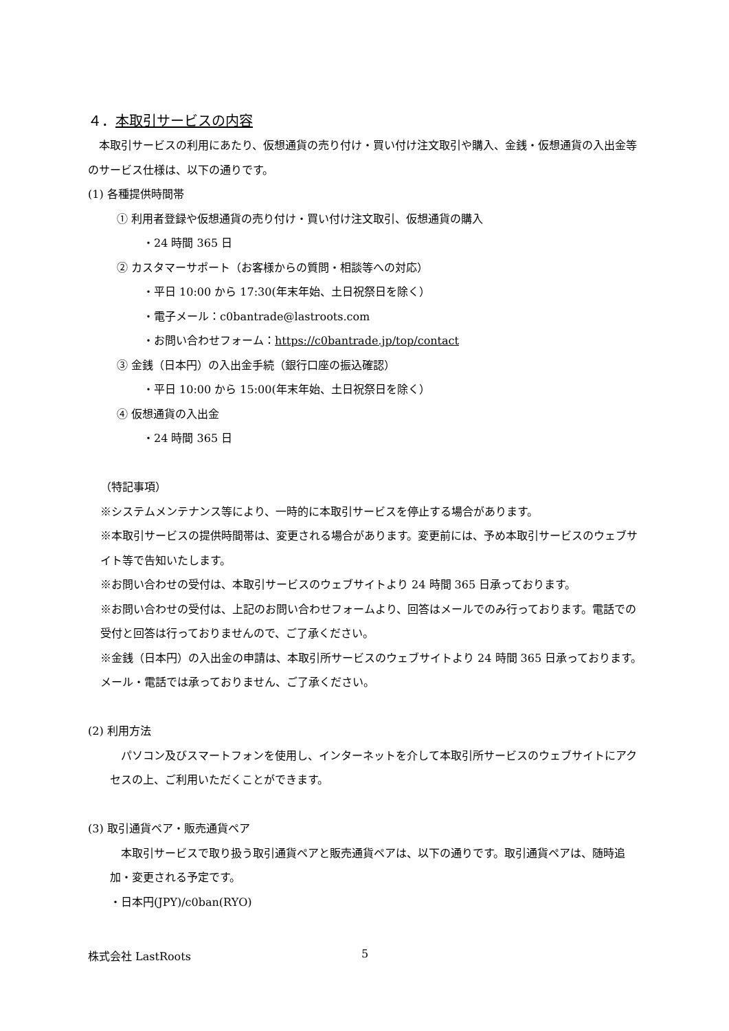４．本取引サービスの内容
　本取引サービスの利用にあたり、仮想通貨の売り付け・買い付け注文取引や購入、金銭・仮想通貨の入出金等のサービス仕様は、以下の通りです。
(1) 各種提供時間帯
① 利用者登録や仮想通貨の売り付け・買い付け注文取引、仮想通貨の購入
・24 時間 365 日
② カスタマーサポート（お客様からの質問・相談等への対応）
・平日 10:00 から 17:30(年末年始、土日祝祭日を除く）
・電子メール：c0bantrade@lastroots.com
・お問い合わせフォーム：https://c0bantrade.jp/top/contact
③ 金銭（日本円）の入出金手続（銀行口座の振込確認）
・平日 10:00 から 15:00(年末年始、土日祝祭日を除く）
④ 仮想通貨の入出金
・24 時間 365 日
（特記事項）
※システムメンテナンス等により、一時的に本取引サービスを停止する場合があります。
※本取引サービスの提供時間帯は、変更される場合があります。変更前には、予め本取引サービスのウェブサイト等で告知いたします。
※お問い合わせの受付は、本取引サービスのウェブサイトより 24 時間 365 日承っております。
※お問い合わせの受付は、上記のお問い合わせフォームより、回答はメールでのみ行っております。電話での受付と回答は行っておりませんので、ご了承ください。
※金銭（日本円）の入出金の申請は、本取引所サービスのウェブサイトより 24 時間 365 日承っております。メール・電話では承っておりません、ご了承ください。
(2) 利用方法
　パソコン及びスマートフォンを使用し、インターネットを介して本取引所サービスのウェブサイトにアクセスの上、ご利用いただくことができます。
(3) 取引通貨ペア・販売通貨ペア
　本取引サービスで取り扱う取引通貨ペアと販売通貨ペアは、以下の通りです。取引通貨ペアは、随時追加・変更される予定です。
・日本円(JPY)/c0ban(RYO)
株式会社 LastRoots 5